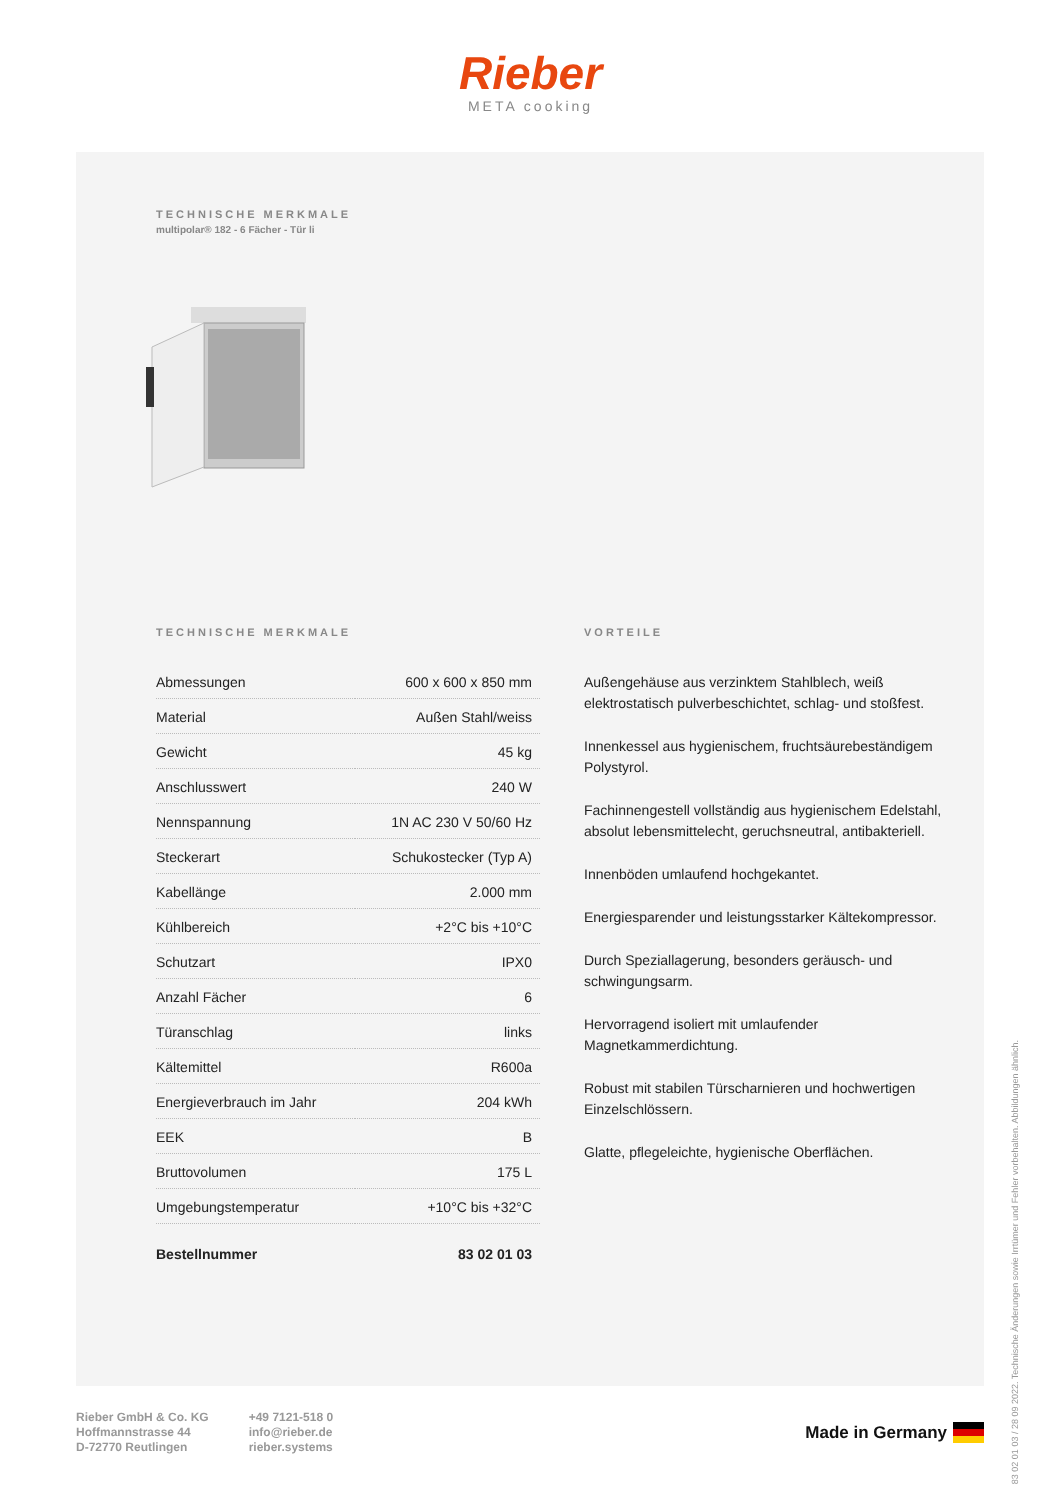Rieber
META cooking
TECHNISCHE MERKMALE
multipolar® 182 - 6 Fächer - Tür li
TECHNISCHE MERKMALE
| Abmessungen | 600 x 600 x 850 mm |
| Material | Außen Stahl/weiss |
| Gewicht | 45 kg |
| Anschlusswert | 240 W |
| Nennspannung | 1N AC 230 V 50/60 Hz |
| Steckerart | Schukostecker (Typ A) |
| Kabellänge | 2.000 mm |
| Kühlbereich | +2°C bis +10°C |
| Schutzart | IPX0 |
| Anzahl Fächer | 6 |
| Türanschlag | links |
| Kältemittel | R600a |
| Energieverbrauch im Jahr | 204 kWh |
| EEK | B |
| Bruttovolumen | 175 L |
| Umgebungstemperatur | +10°C bis +32°C |
| Bestellnummer | 83 02 01 03 |
VORTEILE
Außengehäuse aus verzinktem Stahlblech, weiß elektrostatisch pulverbeschichtet, schlag- und stoßfest.
Innenkessel aus hygienischem, fruchtsäurebeständigem Polystyrol.
Fachinnengestell vollständig aus hygienischem Edelstahl, absolut lebensmittelecht, geruchsneutral, antibakteriell.
Innenböden umlaufend hochgekantet.
Energiesparender und leistungsstarker Kältekompressor.
Durch Speziallagerung, besonders geräusch- und schwingungsarm.
Hervorragend isoliert mit umlaufender Magnetkammerdichtung.
Robust mit stabilen Türscharnieren und hochwertigen Einzelschlössern.
Glatte, pflegeleichte, hygienische Oberflächen.
83 02 01 03 / 28 09 2022. Technische Änderungen sowie Irrtümer und Fehler vorbehalten. Abbildungen ähnlich.
Rieber GmbH & Co. KG
Hoffmannstrasse 44
D-72770 Reutlingen
+49 7121-518 0
info@rieber.de
rieber.systems
Made in Germany